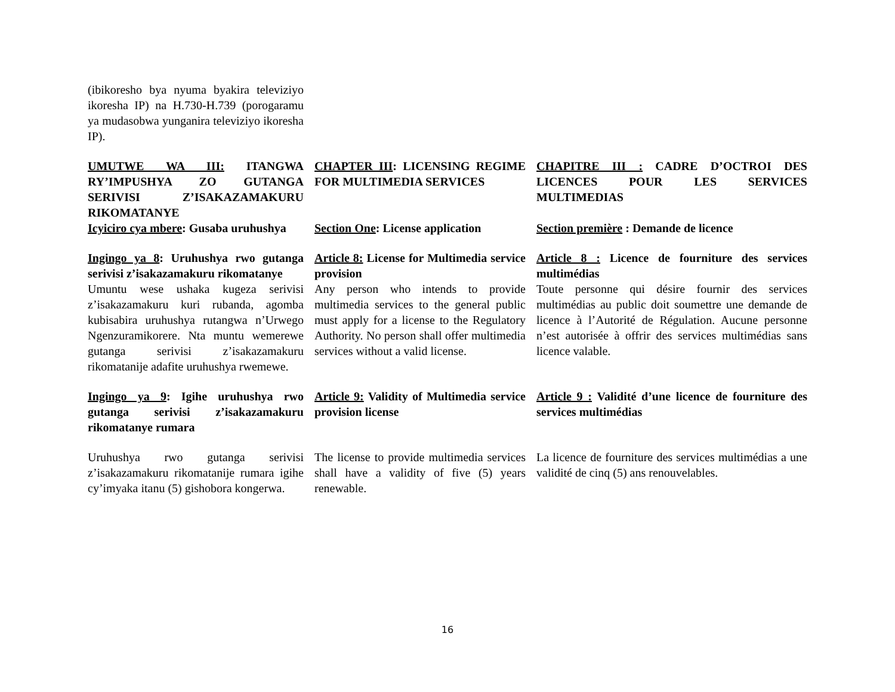| (ibikoresho bya nyuma byakira televiziyo ikoresha IP) na H.730-H.739 (porogaramu ya mudasobwa yunganira televiziyo ikoresha IP). | | |
| UMUTWE WA III: ITANGWA RY’IMPUSHYA ZO GUTANGA SERIVISI Z’ISAKAZAMAKURU RIKOMATANYE | CHAPTER III : LICENSING REGIME FOR MULTIMEDIA SERVICES | CHAPITRE III : CADRE D’OCTROI DES LICENCES POUR LES SERVICES MULTIMEDIAS |
| Icyiciro cya mbere : Gusaba uruhushya | Section One : License application | Section première : Demande de licence |
| Ingingo ya 8 : Uruhushya rwo gutanga serivisi z’isakazamakuru rikomatanye | Article 8: License for Multimedia service provision | Article 8 : Licence de fourniture des services multimédias |
| Umuntu wese ushaka kugeza serivisi z’isakazamakuru kuri rubanda, agomba kubisabira uruhushya rutangwa n’Urwego Ngenzuramikorere. Nta muntu wemerewe gutanga serivisi z’isakazamakuru rikomatanije adafite uruhushya rwemewe. | Any person who intends to provide multimedia services to the general public must apply for a license to the Regulatory Authority. No person shall offer multimedia services without a valid license. | Toute personne qui désire fournir des services multimédias au public doit soumettre une demande de licence à l’Autorité de Régulation. Aucune personne n’est autorisée à offrir des services multimédias sans licence valable. |
| Ingingo ya 9 : Igihe uruhushya rwo gutanga serivisi z’isakazamakuru rikomatanye rumara | Article 9: Validity of Multimedia service provision license | Article 9 : Validité d’une licence de fourniture des services multimédias |
| Uruhushya rwo gutanga serivisi z’isakazamakuru rikomatanije rumara igihe cy’imyaka itanu (5) gishobora kongerwa. | The license to provide multimedia services shall have a validity of five (5) years renewable. | La licence de fourniture des services multimédias a une validité de cinq (5) ans renouvelables. |
16